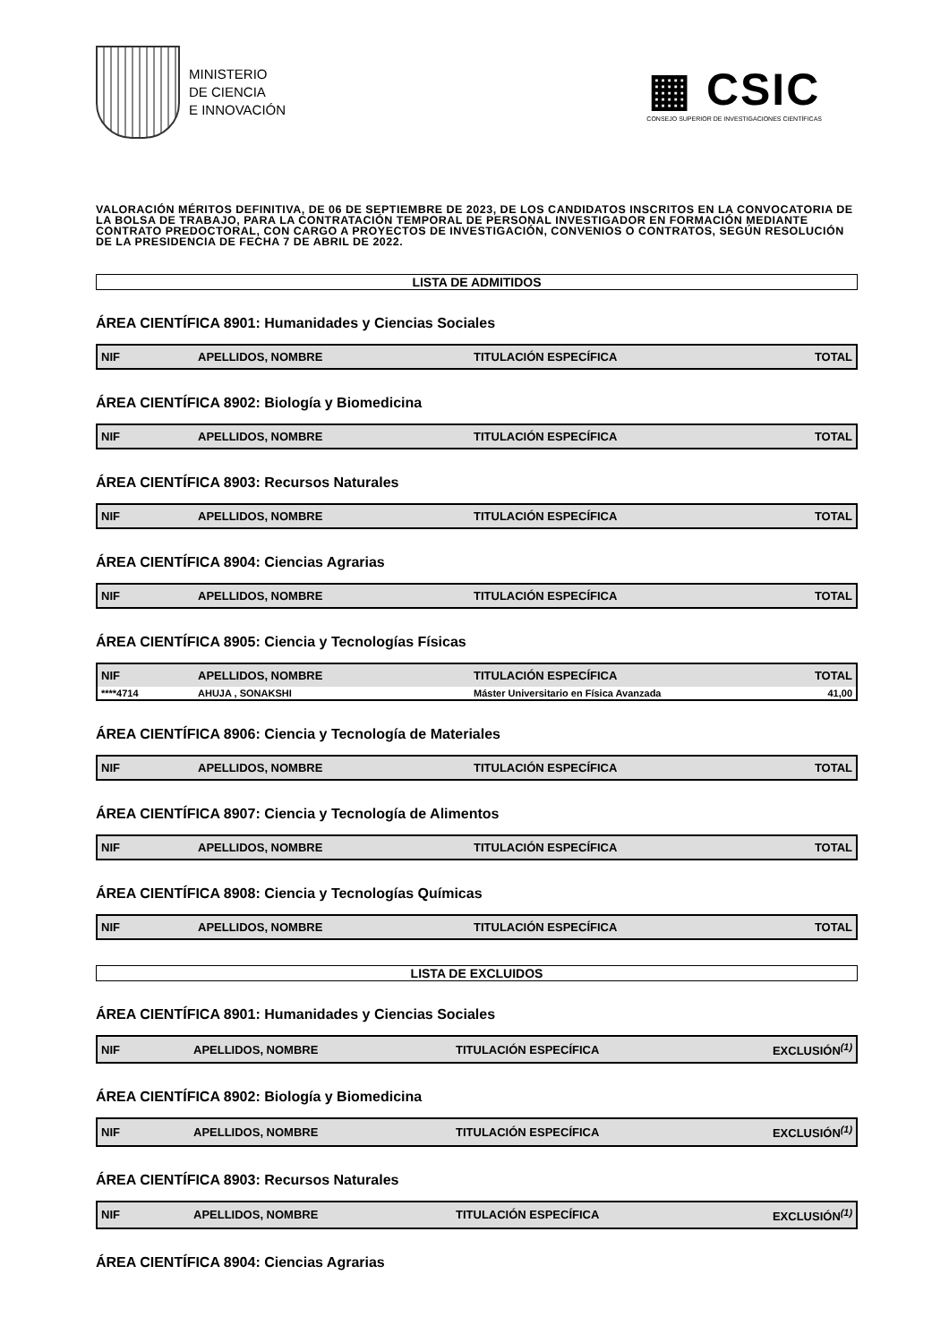MINISTERIO
DE CIENCIA
E INNOVACIÓN
▦ CSIC
CONSEJO SUPERIOR DE INVESTIGACIONES CIENTÍFICAS
VALORACIÓN MÉRITOS DEFINITIVA, DE 06 DE SEPTIEMBRE DE 2023, DE LOS CANDIDATOS INSCRITOS EN LA CONVOCATORIA DE LA BOLSA DE TRABAJO, PARA LA CONTRATACIÓN TEMPORAL DE PERSONAL INVESTIGADOR EN FORMACIÓN MEDIANTE CONTRATO PREDOCTORAL, CON CARGO A PROYECTOS DE INVESTIGACIÓN, CONVENIOS O CONTRATOS, SEGÚN RESOLUCIÓN DE LA PRESIDENCIA DE FECHA 7 DE ABRIL DE 2022.
LISTA DE ADMITIDOS
ÁREA CIENTÍFICA 8901: Humanidades y Ciencias Sociales
| NIF | APELLIDOS, NOMBRE | TITULACIÓN ESPECÍFICA | TOTAL |
| --- | --- | --- | --- |
ÁREA CIENTÍFICA 8902: Biología y Biomedicina
| NIF | APELLIDOS, NOMBRE | TITULACIÓN ESPECÍFICA | TOTAL |
| --- | --- | --- | --- |
ÁREA CIENTÍFICA 8903: Recursos Naturales
| NIF | APELLIDOS, NOMBRE | TITULACIÓN ESPECÍFICA | TOTAL |
| --- | --- | --- | --- |
ÁREA CIENTÍFICA 8904: Ciencias Agrarias
| NIF | APELLIDOS, NOMBRE | TITULACIÓN ESPECÍFICA | TOTAL |
| --- | --- | --- | --- |
ÁREA CIENTÍFICA 8905: Ciencia y Tecnologías Físicas
| NIF | APELLIDOS, NOMBRE | TITULACIÓN ESPECÍFICA | TOTAL |
| --- | --- | --- | --- |
| ****4714 | AHUJA , SONAKSHI | Máster Universitario en Física Avanzada | 41,00 |
ÁREA CIENTÍFICA 8906: Ciencia y Tecnología de Materiales
| NIF | APELLIDOS, NOMBRE | TITULACIÓN ESPECÍFICA | TOTAL |
| --- | --- | --- | --- |
ÁREA CIENTÍFICA 8907: Ciencia y Tecnología de Alimentos
| NIF | APELLIDOS, NOMBRE | TITULACIÓN ESPECÍFICA | TOTAL |
| --- | --- | --- | --- |
ÁREA CIENTÍFICA 8908: Ciencia y Tecnologías Químicas
| NIF | APELLIDOS, NOMBRE | TITULACIÓN ESPECÍFICA | TOTAL |
| --- | --- | --- | --- |
LISTA DE EXCLUIDOS
ÁREA CIENTÍFICA 8901: Humanidades y Ciencias Sociales
| NIF | APELLIDOS, NOMBRE | TITULACIÓN ESPECÍFICA | EXCLUSIÓN<sup>(1)</sup> |
| --- | --- | --- | --- |
ÁREA CIENTÍFICA 8902: Biología y Biomedicina
| NIF | APELLIDOS, NOMBRE | TITULACIÓN ESPECÍFICA | EXCLUSIÓN<sup>(1)</sup> |
| --- | --- | --- | --- |
ÁREA CIENTÍFICA 8903: Recursos Naturales
| NIF | APELLIDOS, NOMBRE | TITULACIÓN ESPECÍFICA | EXCLUSIÓN<sup>(1)</sup> |
| --- | --- | --- | --- |
ÁREA CIENTÍFICA 8904: Ciencias Agrarias